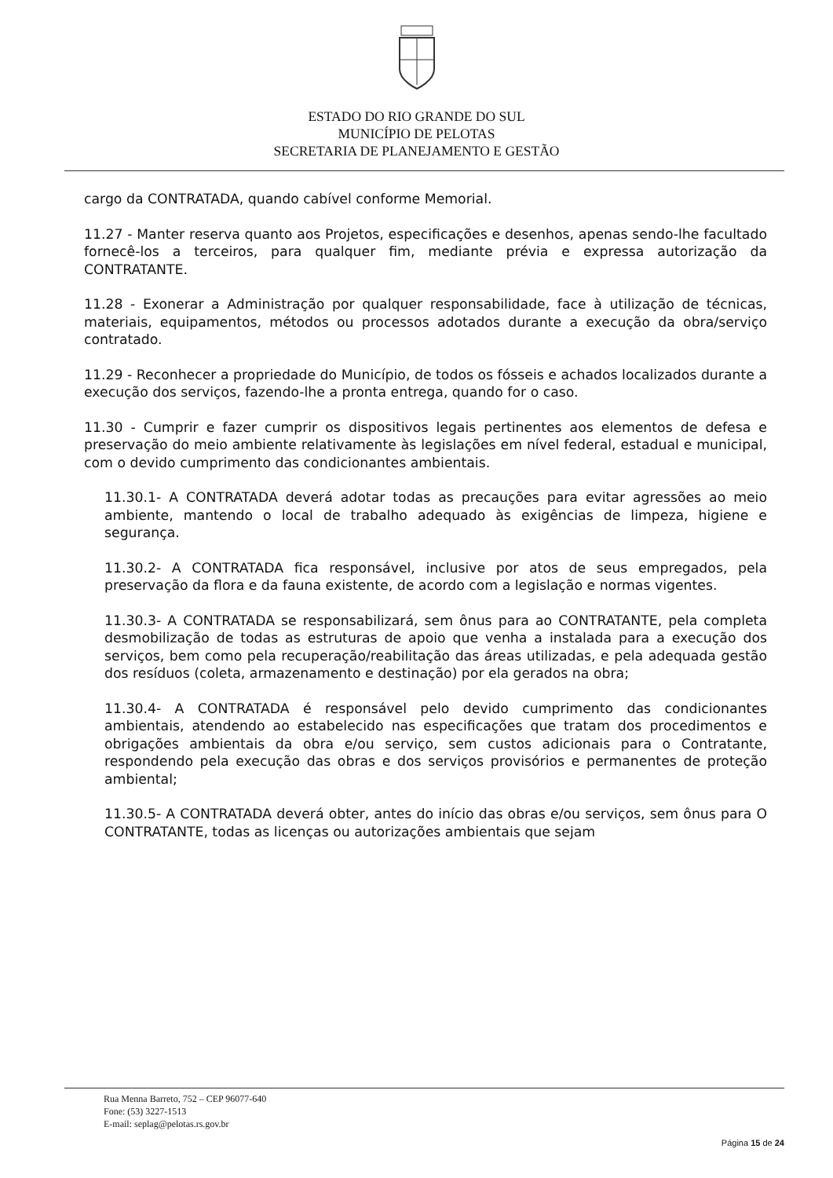ESTADO DO RIO GRANDE DO SUL
MUNICÍPIO DE PELOTAS
SECRETARIA DE PLANEJAMENTO E GESTÃO
cargo da CONTRATADA, quando cabível conforme Memorial.
11.27 - Manter reserva quanto aos Projetos, especificações e desenhos, apenas sendo-lhe facultado fornecê-los a terceiros, para qualquer fim, mediante prévia e expressa autorização da CONTRATANTE.
11.28 - Exonerar a Administração por qualquer responsabilidade, face à utilização de técnicas, materiais, equipamentos, métodos ou processos adotados durante a execução da obra/serviço contratado.
11.29 - Reconhecer a propriedade do Município, de todos os fósseis e achados localizados durante a execução dos serviços, fazendo-lhe a pronta entrega, quando for o caso.
11.30 - Cumprir e fazer cumprir os dispositivos legais pertinentes aos elementos de defesa e preservação do meio ambiente relativamente às legislações em nível federal, estadual e municipal, com o devido cumprimento das condicionantes ambientais.
11.30.1- A CONTRATADA deverá adotar todas as precauções para evitar agressões ao meio ambiente, mantendo o local de trabalho adequado às exigências de limpeza, higiene e segurança.
11.30.2- A CONTRATADA fica responsável, inclusive por atos de seus empregados, pela preservação da flora e da fauna existente, de acordo com a legislação e normas vigentes.
11.30.3- A CONTRATADA se responsabilizará, sem ônus para ao CONTRATANTE, pela completa desmobilização de todas as estruturas de apoio que venha a instalada para a execução dos serviços, bem como pela recuperação/reabilitação das áreas utilizadas, e pela adequada gestão dos resíduos (coleta, armazenamento e destinação) por ela gerados na obra;
11.30.4- A CONTRATADA é responsável pelo devido cumprimento das condicionantes ambientais, atendendo ao estabelecido nas especificações que tratam dos procedimentos e obrigações ambientais da obra e/ou serviço, sem custos adicionais para o Contratante, respondendo pela execução das obras e dos serviços provisórios e permanentes de proteção ambiental;
11.30.5- A CONTRATADA deverá obter, antes do início das obras e/ou serviços, sem ônus para O CONTRATANTE, todas as licenças ou autorizações ambientais que sejam
Rua Menna Barreto, 752 – CEP 96077-640
Fone: (53) 3227-1513
E-mail: seplag@pelotas.rs.gov.br
Página 15 de 24